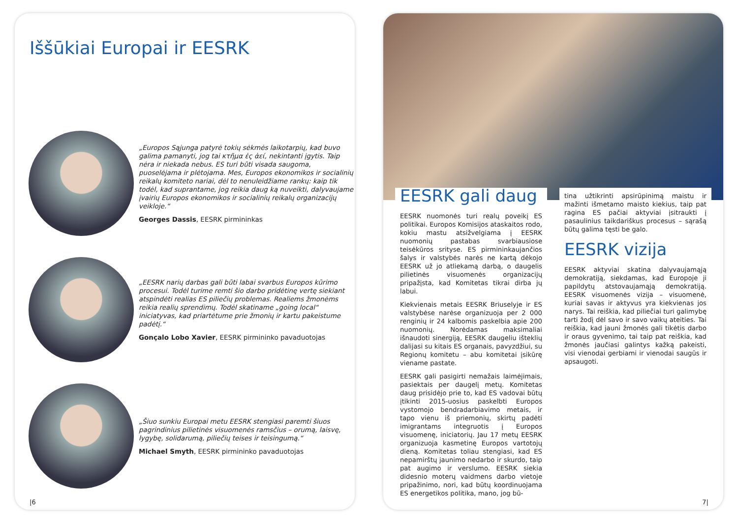Iššūkiai Europai ir EESRK
„Europos Sąjunga patyrė tokių sėkmės laikotarpių, kad buvo galima pamanyti, jog tai κτῆμα ἐς ἀεί, nekintanti įgytis. Taip nėra ir niekada nebus. ES turi būti visada saugoma, puoselėjama ir plėtojama. Mes, Europos ekonomikos ir socialinių reikalų komiteto nariai, dėl to nenuleidžiame rankų: kaip tik todėl, kad suprantame, jog reikia daug ką nuveikti, dalyvaujame įvairių Europos ekonomikos ir socialinių reikalų organizacijų veikloje.“Georges Dassis, EESRK pirmininkas
„EESRK narių darbas gali būti labai svarbus Europos kūrimo procesui. Todėl turime remti šio darbo pridėtinę vertę siekiant atspindėti realias ES piliečių problemas. Realiems žmonėms reikia realių sprendimų. Todėl skatiname „going local“ iniciatyvas, kad priartėtume prie žmonių ir kartu pakeistume padėtį.“Gonçalo Lobo Xavier, EESRK pirmininko pavaduotojas
„Šiuo sunkiu Europai metu EESRK stengiasi paremti šiuos pagrindinius pilietinės visuomenės ramsčius – orumą, laisvę, lygybę, solidarumą, piliečių teises ir teisingumą.“Michael Smyth, EESRK pirmininko pavaduotojas
|6
EESRK gali daug
EESRK nuomonės turi realų poveikį ES politikai. Europos Komisijos ataskaitos rodo, kokiu mastu atsižvelgiama į EESRK nuomonių pastabas svarbiausiose teisėkūros srityse. ES pirmininkaujančios šalys ir valstybės narės ne kartą dėkojo EESRK už jo atliekamą darbą, o daugelis pilietinės visuomenės organizacijų pripažįsta, kad Komitetas tikrai dirba jų labui.
Kiekvienais metais EESRK Briuselyje ir ES valstybėse narėse organizuoja per 2 000 renginių ir 24 kalbomis paskelbia apie 200 nuomonių. Norėdamas maksimaliai išnaudoti sinergiją, EESRK daugeliu išteklių dalijasi su kitais ES organais, pavyzdžiui, su Regionų komitetu – abu komitetai įsikūrę viename pastate.
EESRK gali pasigirti nemažais laimėjimais, pasiektais per daugelį metų. Komitetas daug prisidėjo prie to, kad ES vadovai būtų įtikinti 2015-uosius paskelbti Europos vystomojo bendradarbiavimo metais, ir tapo vienu iš priemonių, skirtų padėti imigrantams integruotis į Europos visuomenę, iniciatorių. Jau 17 metų EESRK organizuoja kasmetinę Europos vartotojų dieną. Komitetas toliau stengiasi, kad ES nepamirštų jaunimo nedarbo ir skurdo, taip pat augimo ir verslumo. EESRK siekia didesnio moterų vaidmens darbo vietoje pripažinimo, nori, kad būtų koordinuojama ES energetikos politika, mano, jog bū-
tina užtikrinti apsirūpinimą maistu ir mažinti išmetamo maisto kiekius, taip pat ragina ES pačiai aktyviai įsitraukti į pasaulinius taikdariškus procesus – sąrašą būtų galima tęsti be galo.
EESRK vizija
EESRK aktyviai skatina dalyvaujamąją demokratiją, siekdamas, kad Europoje ji papildytų atstovaujamąją demokratiją. EESRK visuomenės vizija – visuomenė, kuriai savas ir aktyvus yra kiekvienas jos narys. Tai reiškia, kad piliečiai turi galimybę tarti žodį dėl savo ir savo vaikų ateities. Tai reiškia, kad jauni žmonės gali tikėtis darbo ir oraus gyvenimo, tai taip pat reiškia, kad žmonės jaučiasi galintys kažką pakeisti, visi vienodai gerbiami ir vienodai saugūs ir apsaugoti.
7|